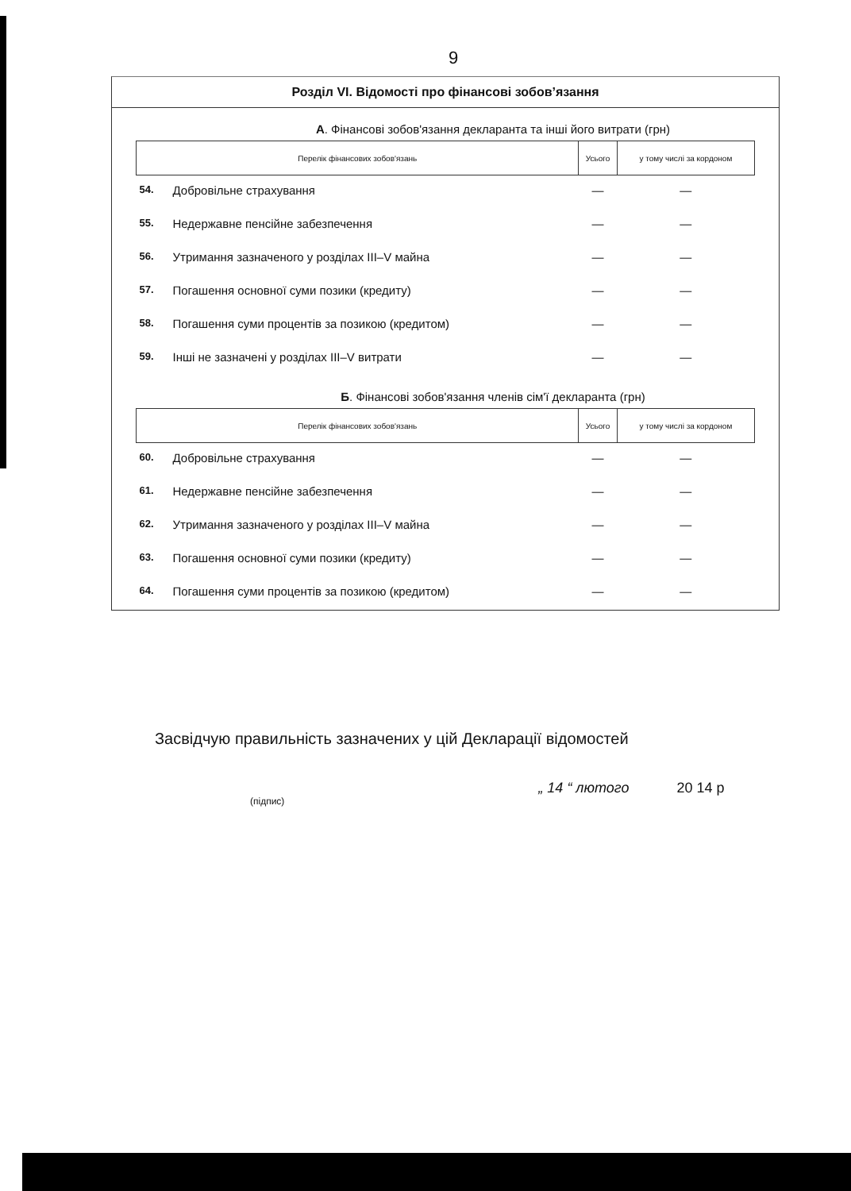9
Розділ VI. Відомості про фінансові зобов’язання
А. Фінансові зобов'язання декларанта та інші його витрати (грн)
| Перелік фінансових зобов'язань | | Усього | у тому числі за кордоном |
| --- | --- | --- | --- |
| 54. | Добровільне страхування | — | — |
| 55. | Недержавне пенсійне забезпечення | — | — |
| 56. | Утримання зазначеного у розділах III–V майна | — | — |
| 57. | Погашення основної суми позики (кредиту) | — | — |
| 58. | Погашення суми процентів за позикою (кредитом) | — | — |
| 59. | Інші не зазначені у розділах III–V витрати | — | — |
Б. Фінансові зобов'язання членів сім'ї декларанта (грн)
| Перелік фінансових зобов'язань | | Усього | у тому числі за кордоном |
| --- | --- | --- | --- |
| 60. | Добровільне страхування | — | — |
| 61. | Недержавне пенсійне забезпечення | — | — |
| 62. | Утримання зазначеного у розділах III–V майна | — | — |
| 63. | Погашення основної суми позики (кредиту) | — | — |
| 64. | Погашення суми процентів за позикою (кредитом) | — | — |
Засвідчую правильність зазначених у цій Декларації відомостей
(підпис) „ 14 “ лютого 20 14 р